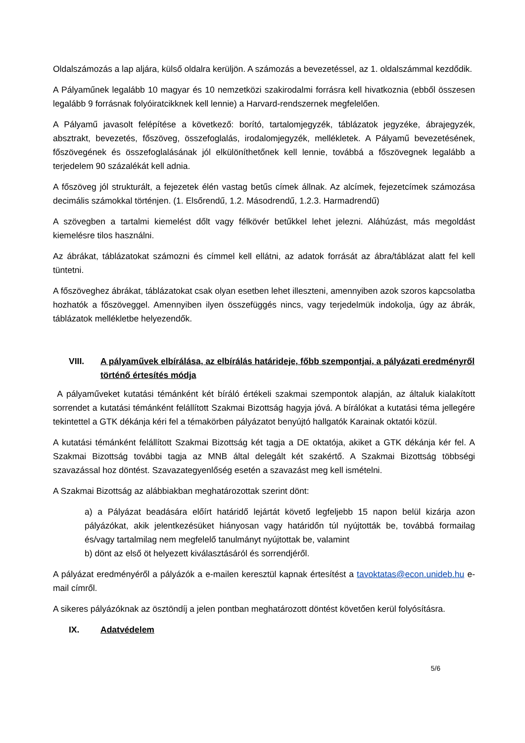Oldalszámozás a lap aljára, külső oldalra kerüljön. A számozás a bevezetéssel, az 1. oldalszámmal kezdődik.
A Pályaműnek legalább 10 magyar és 10 nemzetközi szakirodalmi forrásra kell hivatkoznia (ebből összesen legalább 9 forrásnak folyóiratcikknek kell lennie) a Harvard-rendszernek megfelelően.
A Pályamű javasolt felépítése a következő: borító, tartalomjegyzék, táblázatok jegyzéke, ábrajegyzék, absztrakt, bevezetés, főszöveg, összefoglalás, irodalomjegyzék, mellékletek. A Pályamű bevezetésének, főszövegének és összefoglalásának jól elkülöníthetőnek kell lennie, továbbá a főszövegnek legalább a terjedelem 90 százalékát kell adnia.
A főszöveg jól strukturált, a fejezetek élén vastag betűs címek állnak. Az alcímek, fejezetcímek számozása decimális számokkal történjen. (1. Elsőrendű, 1.2. Másodrendű, 1.2.3. Harmadrendű)
A szövegben a tartalmi kiemelést dőlt vagy félkövér betűkkel lehet jelezni. Aláhúzást, más megoldást kiemelésre tilos használni.
Az ábrákat, táblázatokat számozni és címmel kell ellátni, az adatok forrását az ábra/táblázat alatt fel kell tüntetni.
A főszöveghez ábrákat, táblázatokat csak olyan esetben lehet illeszteni, amennyiben azok szoros kapcsolatba hozhatók a főszöveggel. Amennyiben ilyen összefüggés nincs, vagy terjedelmük indokolja, úgy az ábrák, táblázatok mellékletbe helyezendők.
VIII. A pályaművek elbírálása, az elbírálás határideje, főbb szempontjai, a pályázati eredményről történő értesítés módja
A pályaműveket kutatási témánként két bíráló értékeli szakmai szempontok alapján, az általuk kialakított sorrendet a kutatási témánként felállított Szakmai Bizottság hagyja jóvá. A bírálókat a kutatási téma jellegére tekintettel a GTK dékánja kéri fel a témakörben pályázatot benyújtó hallgatók Karainak oktatói közül.
A kutatási témánként felállított Szakmai Bizottság két tagja a DE oktatója, akiket a GTK dékánja kér fel. A Szakmai Bizottság további tagja az MNB által delegált két szakértő. A Szakmai Bizottság többségi szavazással hoz döntést. Szavazategyenlőség esetén a szavazást meg kell ismételni.
A Szakmai Bizottság az alábbiakban meghatározottak szerint dönt:
a) a Pályázat beadására előírt határidő lejártát követő legfeljebb 15 napon belül kizárja azon pályázókat, akik jelentkezésüket hiányosan vagy határidőn túl nyújtották be, továbbá formailag és/vagy tartalmilag nem megfelelő tanulmányt nyújtottak be, valamint
b) dönt az első öt helyezett kiválasztásáról és sorrendjéről.
A pályázat eredményéről a pályázók a e-mailen keresztül kapnak értesítést a tavoktatas@econ.unideb.hu e-mail címről.
A sikeres pályázóknak az ösztöndíj a jelen pontban meghatározott döntést követően kerül folyósításra.
IX. Adatvédelem
5/6